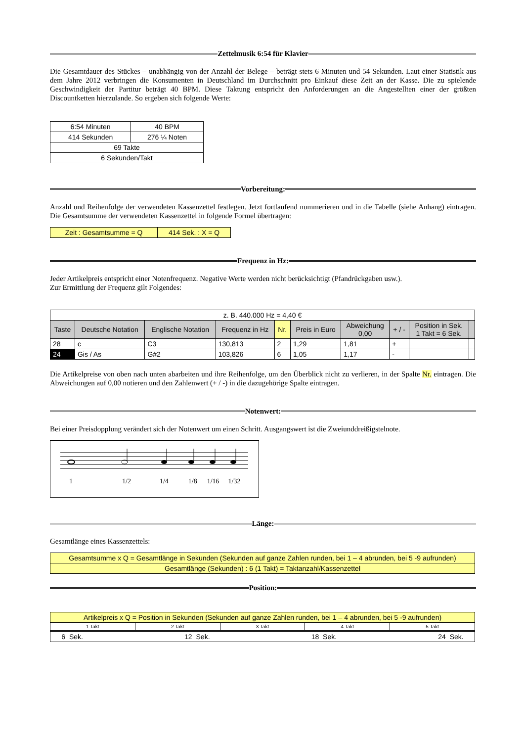Zettelmusik 6:54 für Klavier
Die Gesamtdauer des Stückes – unabhängig von der Anzahl der Belege – beträgt stets 6 Minuten und 54 Sekunden. Laut einer Statistik aus dem Jahre 2012 verbringen die Konsumenten in Deutschland im Durchschnitt pro Einkauf diese Zeit an der Kasse. Die zu spielende Geschwindigkeit der Partitur beträgt 40 BPM. Diese Taktung entspricht den Anforderungen an die Angestellten einer der größten Discountketten hierzulande. So ergeben sich folgende Werte:
| 6:54 Minuten | 40 BPM |
| 414 Sekunden | 276 ¼ Noten |
| 69 Takte | |
| 6 Sekunden/Takt | |
Vorbereitung:
Anzahl und Reihenfolge der verwendeten Kassenzettel festlegen. Jetzt fortlaufend nummerieren und in die Tabelle (siehe Anhang) eintragen. Die Gesamtsumme der verwendeten Kassenzettel in folgende Formel übertragen:
| Zeit : Gesamtsumme = Q | 414 Sek. : X = Q |
Frequenz in Hz:
Jeder Artikelpreis entspricht einer Notenfrequenz. Negative Werte werden nicht berücksichtigt (Pfandrückgaben usw.).
Zur Ermittlung der Frequenz gilt Folgendes:
| z. B. 440.000 Hz = 4,40 € | | | | | | | | | |
| Taste | Deutsche Notation | Englische Notation | Frequenz in Hz | Nr. | Preis in Euro | Abweichung 0,00 | + / - | Position in Sek. 1 Takt = 6 Sek. | |
| 28 | c | C3 | 130,813 | 2 | 1,29 | 1,81 | + | | |
| 24 | Gis / As | G#2 | 103,826 | 6 | 1,05 | 1,17 | - | | |
Die Artikelpreise von oben nach unten abarbeiten und ihre Reihenfolge, um den Überblick nicht zu verlieren, in der Spalte Nr. eintragen. Die Abweichungen auf 0,00 notieren und den Zahlenwert (+ / -) in die dazugehörige Spalte eintragen.
Notenwert:
Bei einer Preisdopplung verändert sich der Notenwert um einen Schritt. Ausgangswert ist die Zweiunddreißigstelnote.
1 1/2 1/4 1/8 1/16 1/32
Länge:
Gesamtlänge eines Kassenzettels:
| Gesamtsumme x Q = Gesamtlänge in Sekunden (Sekunden auf ganze Zahlen runden, bei 1 – 4 abrunden, bei 5 -9 aufrunden) |
| Gesamtlänge (Sekunden) : 6 (1 Takt) = Taktanzahl/Kassenzettel |
Position:
| Artikelpreis x Q = Position in Sekunden (Sekunden auf ganze Zahlen runden, bei 1 – 4 abrunden, bei 5 -9 aufrunden) | | | | |
| 1 Takt | 2 Takt | 3 Takt | 4 Takt | 5 Takt |
| 6 Sek. 12 Sek. 18 Sek. 24 Sek. | | | | |